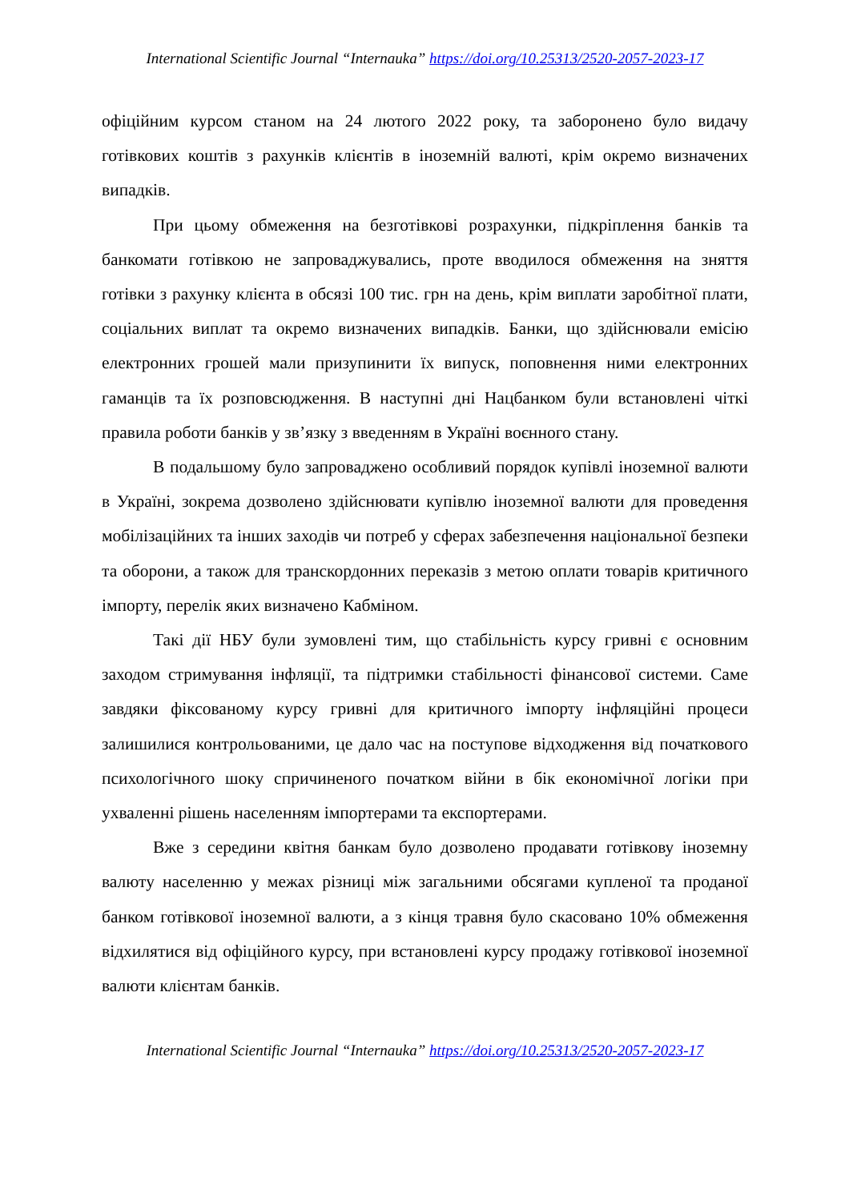International Scientific Journal “Internauka” https://doi.org/10.25313/2520-2057-2023-17
офіційним курсом станом на 24 лютого 2022 року, та заборонено було видачу готівкових коштів з рахунків клієнтів в іноземній валюті, крім окремо визначених випадків.
При цьому обмеження на безготівкові розрахунки, підкріплення банків та банкомати готівкою не запроваджувались, проте вводилося обмеження на зняття готівки з рахунку клієнта в обсязі 100 тис. грн на день, крім виплати заробітної плати, соціальних виплат та окремо визначених випадків. Банки, що здійснювали емісію електронних грошей мали призупинити їх випуск, поповнення ними електронних гаманців та їх розповсюдження. В наступні дні Нацбанком були встановлені чіткі правила роботи банків у зв’язку з введенням в Україні воєнного стану.
В подальшому було запроваджено особливий порядок купівлі іноземної валюти в Україні, зокрема дозволено здійснювати купівлю іноземної валюти для проведення мобілізаційних та інших заходів чи потреб у сферах забезпечення національної безпеки та оборони, а також для транскордонних переказів з метою оплати товарів критичного імпорту, перелік яких визначено Кабміном.
Такі дії НБУ були зумовлені тим, що стабільність курсу гривні є основним заходом стримування інфляції, та підтримки стабільності фінансової системи. Саме завдяки фіксованому курсу гривні для критичного імпорту інфляційні процеси залишилися контрольованими, це дало час на поступове відходження від початкового психологічного шоку спричиненого початком війни в бік економічної логіки при ухваленні рішень населенням імпортерами та експортерами.
Вже з середини квітня банкам було дозволено продавати готівкову іноземну валюту населенню у межах різниці між загальними обсягами купленої та проданої банком готівкової іноземної валюти, а з кінця травня було скасовано 10% обмеження відхилятися від офіційного курсу, при встановлені курсу продажу готівкової іноземної валюти клієнтам банків.
International Scientific Journal “Internauka” https://doi.org/10.25313/2520-2057-2023-17